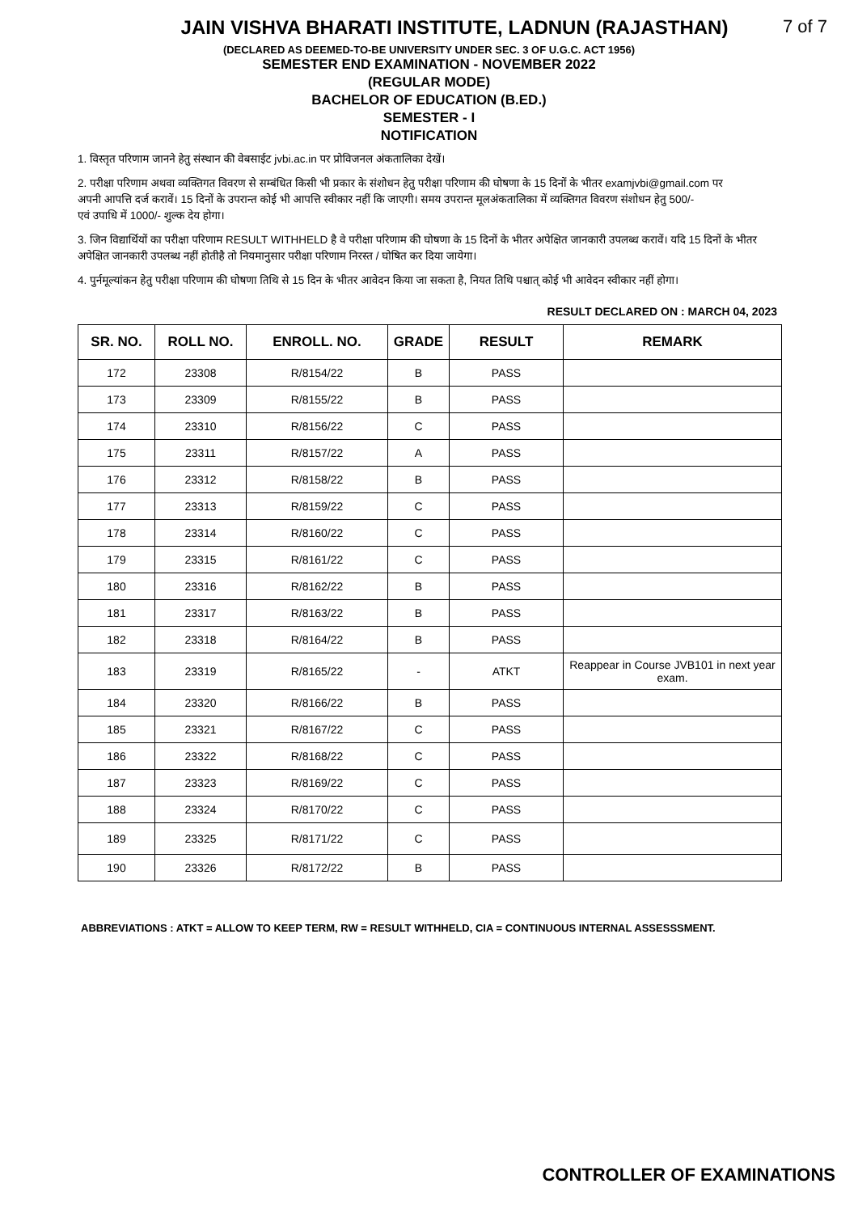JAIN VISHVA BHARATI INSTITUTE, LADNUN (RAJASTHAN)
7 of 7
(DECLARED AS DEEMED-TO-BE UNIVERSITY UNDER SEC. 3 OF U.G.C. ACT 1956)
SEMESTER END EXAMINATION - NOVEMBER 2022
(REGULAR MODE)
BACHELOR OF EDUCATION (B.ED.)
SEMESTER - I
NOTIFICATION
1. विस्तृत परिणाम जानने हेतु संस्थान की वेबसाईट jvbi.ac.in पर प्रोविजनल अंकतालिका देखें।
2. परीक्षा परिणाम अथवा व्यक्तिगत विवरण से सम्बंधित किसी भी प्रकार के संशोधन हेतु परीक्षा परिणाम की घोषणा के 15 दिनों के भीतर examjvbi@gmail.com पर
अपनी आपत्ति दर्ज करावें। 15 दिनों के उपरान्त कोई भी आपत्ति स्वीकार नहीं कि जाएगी। समय उपरान्त मूलअंकतालिका में व्यक्तिगत विवरण संशोधन हेतु 500/-
एवं उपाधि में 1000/- शुल्क देय होगा।
3. जिन विद्यार्थियों का परीक्षा परिणाम RESULT WITHHELD है वे परीक्षा परिणाम की घोषणा के 15 दिनों के भीतर अपेक्षित जानकारी उपलब्ध करावें। यदि 15 दिनों के भीतर
अपेक्षित जानकारी उपलब्ध नहीं होतीहै तो नियमानुसार परीक्षा परिणाम निरस्त / घोषित कर दिया जायेगा।
4. पुर्नमूल्यांकन हेतु परीक्षा परिणाम की घोषणा तिथि से 15 दिन के भीतर आवेदन किया जा सकता है, नियत तिथि पश्चात् कोई भी आवेदन स्वीकार नहीं होगा।
RESULT DECLARED ON : MARCH 04, 2023
| SR. NO. | ROLL NO. | ENROLL. NO. | GRADE | RESULT | REMARK |
| --- | --- | --- | --- | --- | --- |
| 172 | 23308 | R/8154/22 | B | PASS | |
| 173 | 23309 | R/8155/22 | B | PASS | |
| 174 | 23310 | R/8156/22 | C | PASS | |
| 175 | 23311 | R/8157/22 | A | PASS | |
| 176 | 23312 | R/8158/22 | B | PASS | |
| 177 | 23313 | R/8159/22 | C | PASS | |
| 178 | 23314 | R/8160/22 | C | PASS | |
| 179 | 23315 | R/8161/22 | C | PASS | |
| 180 | 23316 | R/8162/22 | B | PASS | |
| 181 | 23317 | R/8163/22 | B | PASS | |
| 182 | 23318 | R/8164/22 | B | PASS | |
| 183 | 23319 | R/8165/22 | - | ATKT | Reappear in Course JVB101 in next year exam. |
| 184 | 23320 | R/8166/22 | B | PASS | |
| 185 | 23321 | R/8167/22 | C | PASS | |
| 186 | 23322 | R/8168/22 | C | PASS | |
| 187 | 23323 | R/8169/22 | C | PASS | |
| 188 | 23324 | R/8170/22 | C | PASS | |
| 189 | 23325 | R/8171/22 | C | PASS | |
| 190 | 23326 | R/8172/22 | B | PASS | |
ABBREVIATIONS : ATKT = ALLOW TO KEEP TERM, RW = RESULT WITHHELD, CIA = CONTINUOUS INTERNAL ASSESSSMENT.
CONTROLLER OF EXAMINATIONS